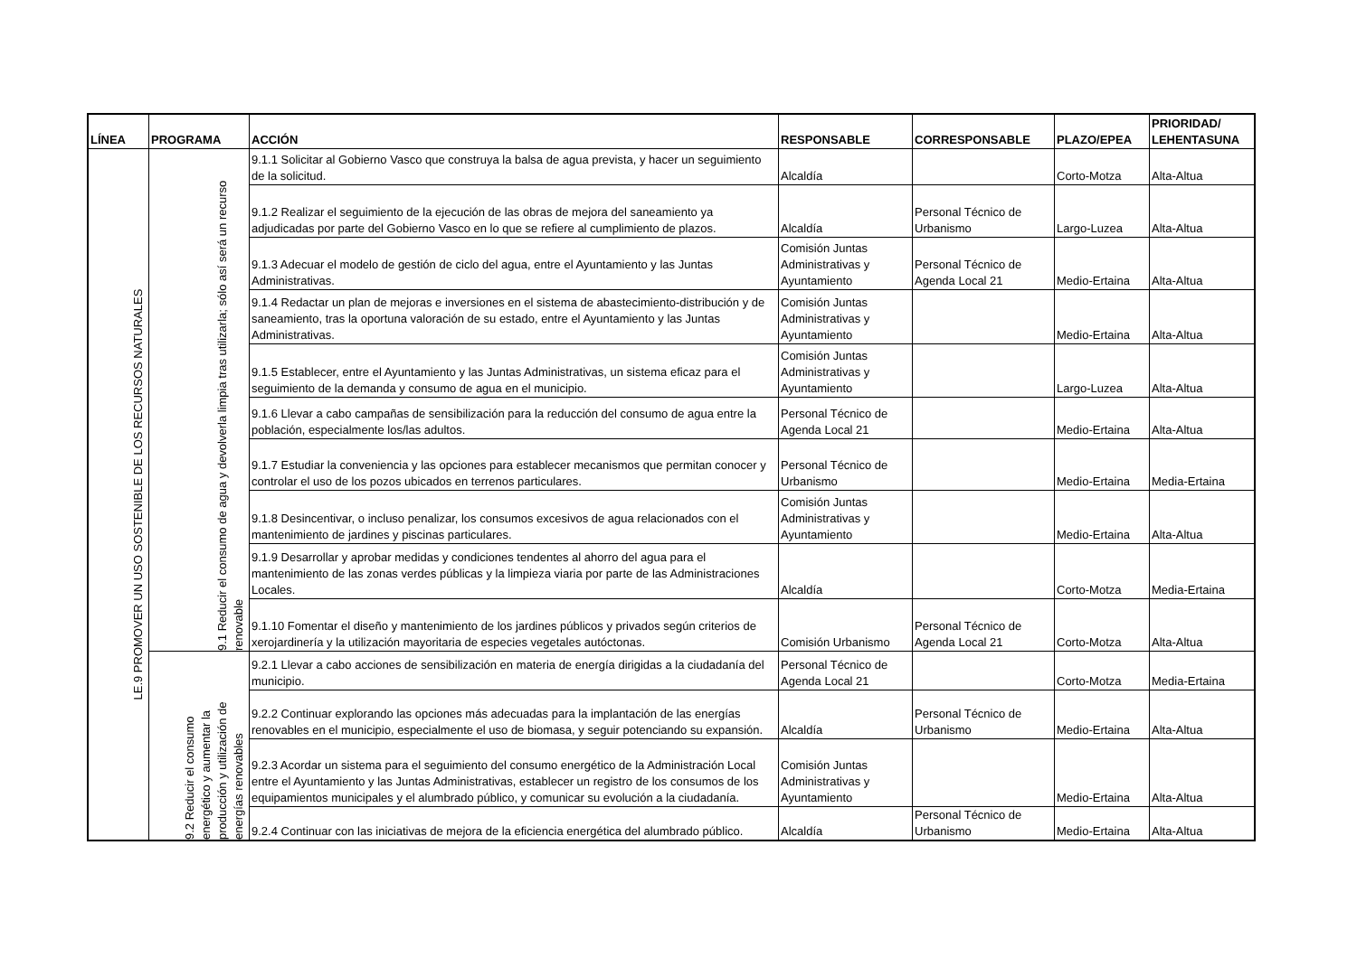| LÍNEA | PROGRAMA | ACCIÓN | RESPONSABLE | CORRESPONSABLE | PLAZO/EPEA | PRIORIDAD/ LEHENTASUNA |
| --- | --- | --- | --- | --- | --- | --- |
| LE.9 PROMOVER UN USO SOSTENIBLE DE LOS RECURSOS NATURALES | 9.1 Reducir el consumo de agua y devolverla limpia tras utilizarla; sólo así será un recurso renovable | 9.1.1 Solicitar al Gobierno Vasco que construya la balsa de agua prevista, y hacer un seguimiento de la solicitud. | Alcaldía | | Corto-Motza | Alta-Altua |
| | | 9.1.2 Realizar el seguimiento de la ejecución de las obras de mejora del saneamiento ya adjudicadas por parte del Gobierno Vasco en lo que se refiere al cumplimiento de plazos. | Alcaldía | Personal Técnico de Urbanismo | Largo-Luzea | Alta-Altua |
| | | 9.1.3 Adecuar el modelo de gestión de ciclo del agua, entre el Ayuntamiento y las Juntas Administrativas. | Comisión Juntas Administrativas y Ayuntamiento | Personal Técnico de Agenda Local 21 | Medio-Ertaina | Alta-Altua |
| | | 9.1.4 Redactar un plan de mejoras e inversiones en el sistema de abastecimiento-distribución y de saneamiento, tras la oportuna valoración de su estado, entre el Ayuntamiento y las Juntas Administrativas. | Comisión Juntas Administrativas y Ayuntamiento | | Medio-Ertaina | Alta-Altua |
| | | 9.1.5 Establecer, entre el Ayuntamiento y las Juntas Administrativas, un sistema eficaz para el seguimiento de la demanda y consumo de agua en el municipio. | Comisión Juntas Administrativas y Ayuntamiento | | Largo-Luzea | Alta-Altua |
| | | 9.1.6 Llevar a cabo campañas de sensibilización para la reducción del consumo de agua entre la población, especialmente los/las adultos. | Personal Técnico de Agenda Local 21 | | Medio-Ertaina | Alta-Altua |
| | | 9.1.7 Estudiar la conveniencia y las opciones para establecer mecanismos que permitan conocer y controlar el uso de los pozos ubicados en terrenos particulares. | Personal Técnico de Urbanismo | | Medio-Ertaina | Media-Ertaina |
| | | 9.1.8 Desincentivar, o incluso penalizar, los consumos excesivos de agua relacionados con el mantenimiento de jardines y piscinas particulares. | Comisión Juntas Administrativas y Ayuntamiento | | Medio-Ertaina | Alta-Altua |
| | | 9.1.9 Desarrollar y aprobar medidas y condiciones tendentes al ahorro del agua para el mantenimiento de las zonas verdes públicas y la limpieza viaria por parte de las Administraciones Locales. | Alcaldía | | Corto-Motza | Media-Ertaina |
| | | 9.1.10 Fomentar el diseño y mantenimiento de los jardines públicos y privados según criterios de xerojardinería y la utilización mayoritaria de especies vegetales autóctonas. | Comisión Urbanismo | Personal Técnico de Agenda Local 21 | Corto-Motza | Alta-Altua |
| | 9.2 Reducir el consumo energético y aumentar la producción y utilización de energías renovables | 9.2.1 Llevar a cabo acciones de sensibilización en materia de energía dirigidas a la ciudadanía del municipio. | Personal Técnico de Agenda Local 21 | | Corto-Motza | Media-Ertaina |
| | | 9.2.2 Continuar explorando las opciones más adecuadas para la implantación de las energías renovables en el municipio, especialmente el uso de biomasa, y seguir potenciando su expansión. | Alcaldía | Personal Técnico de Urbanismo | Medio-Ertaina | Alta-Altua |
| | | 9.2.3 Acordar un sistema para el seguimiento del consumo energético de la Administración Local entre el Ayuntamiento y las Juntas Administrativas, establecer un registro de los consumos de los equipamientos municipales y el alumbrado público, y comunicar su evolución a la ciudadanía. | Comisión Juntas Administrativas y Ayuntamiento | | Medio-Ertaina | Alta-Altua |
| | | 9.2.4 Continuar con las iniciativas de mejora de la eficiencia energética del alumbrado público. | Alcaldía | Personal Técnico de Urbanismo | Medio-Ertaina | Alta-Altua |